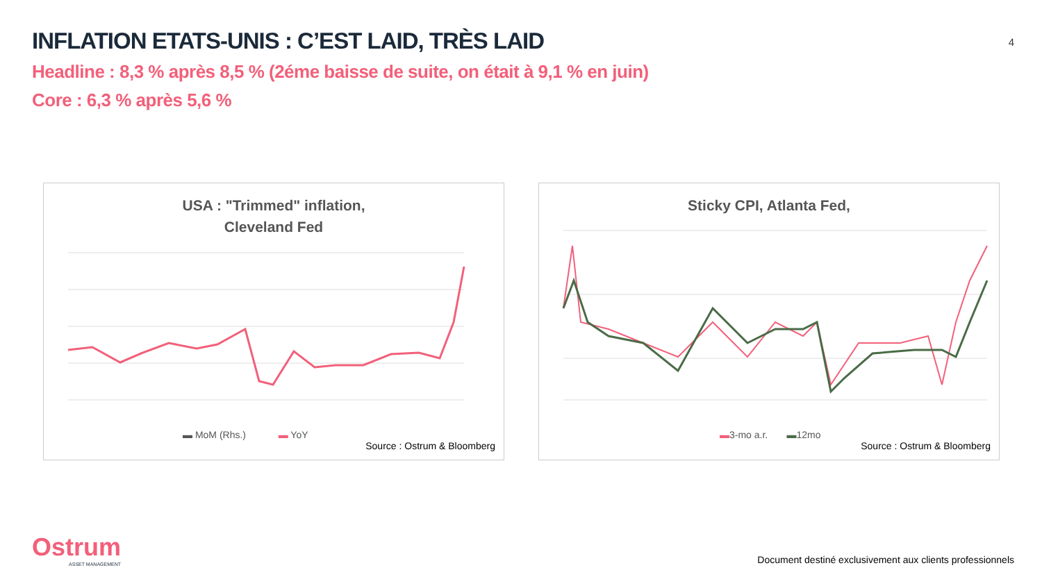INFLATION ETATS-UNIS : C’EST LAID, TRÈS LAID
Headline : 8,3 % après 8,5 % (2éme baisse de suite, on était à 9,1 % en juin)
Core : 6,3 % après 5,6 %
4
USA : "Trimmed" inflation,
Cleveland Fed
▬ MoM (Rhs.) ▬ YoY
Source : Ostrum & Bloomberg
Sticky CPI, Atlanta Fed,
▬3-mo a.r. ▬12mo
Source : Ostrum & Bloomberg
Ostrum
ASSET MANAGEMENT
Document destiné exclusivement aux clients professionnels